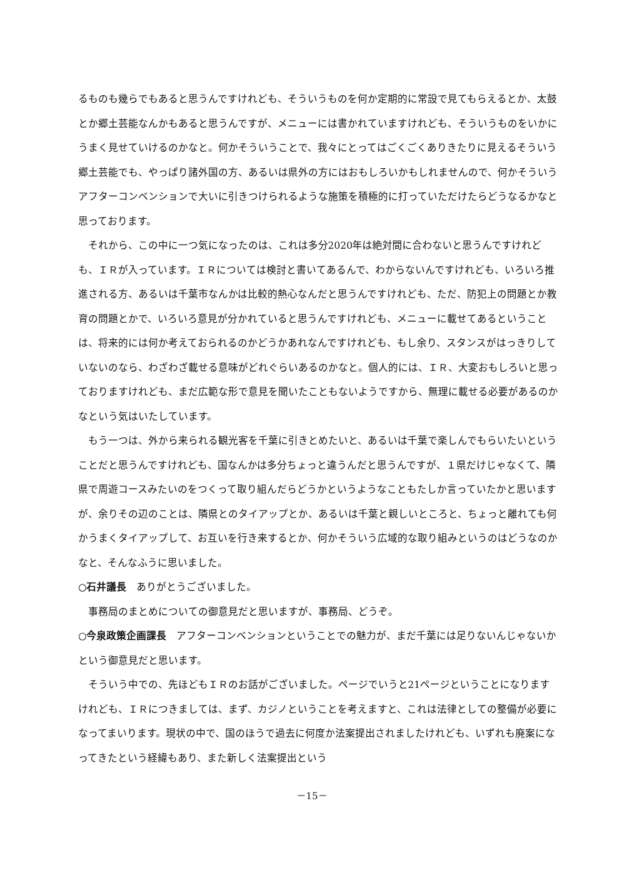るものも幾らでもあると思うんですけれども、そういうものを何か定期的に常設で見てもらえるとか、太鼓とか郷土芸能なんかもあると思うんですが、メニューには書かれていますけれども、そういうものをいかにうまく見せていけるのかなと。何かそういうことで、我々にとってはごくごくありきたりに見えるそういう郷土芸能でも、やっぱり諸外国の方、あるいは県外の方にはおもしろいかもしれませんので、何かそういうアフターコンベンションで大いに引きつけられるような施策を積極的に打っていただけたらどうなるかなと思っております。
それから、この中に一つ気になったのは、これは多分2020年は絶対間に合わないと思うんですけれども、ＩＲが入っています。ＩＲについては検討と書いてあるんで、わからないんですけれども、いろいろ推進される方、あるいは千葉市なんかは比較的熱心なんだと思うんですけれども、ただ、防犯上の問題とか教育の問題とかで、いろいろ意見が分かれていると思うんですけれども、メニューに載せてあるということは、将来的には何か考えておられるのかどうかあれなんですけれども、もし余り、スタンスがはっきりしていないのなら、わざわざ載せる意味がどれぐらいあるのかなと。個人的には、ＩＲ、大変おもしろいと思っておりますけれども、まだ広範な形で意見を聞いたこともないようですから、無理に載せる必要があるのかなという気はいたしています。
もう一つは、外から来られる観光客を千葉に引きとめたいと、あるいは千葉で楽しんでもらいたいということだと思うんですけれども、国なんかは多分ちょっと違うんだと思うんですが、１県だけじゃなくて、隣県で周遊コースみたいのをつくって取り組んだらどうかというようなこともたしか言っていたかと思いますが、余りその辺のことは、隣県とのタイアップとか、あるいは千葉と親しいところと、ちょっと離れても何かうまくタイアップして、お互いを行き来するとか、何かそういう広域的な取り組みというのはどうなのかなと、そんなふうに思いました。
○石井議長　ありがとうございました。
事務局のまとめについての御意見だと思いますが、事務局、どうぞ。
○今泉政策企画課長　アフターコンベンションということでの魅力が、まだ千葉には足りないんじゃないかという御意見だと思います。
そういう中での、先ほどもＩＲのお話がございました。ページでいうと21ページということになりますけれども、ＩＲにつきましては、まず、カジノということを考えますと、これは法律としての整備が必要になってまいります。現状の中で、国のほうで過去に何度か法案提出されましたけれども、いずれも廃案になってきたという経緯もあり、また新しく法案提出という
－15－